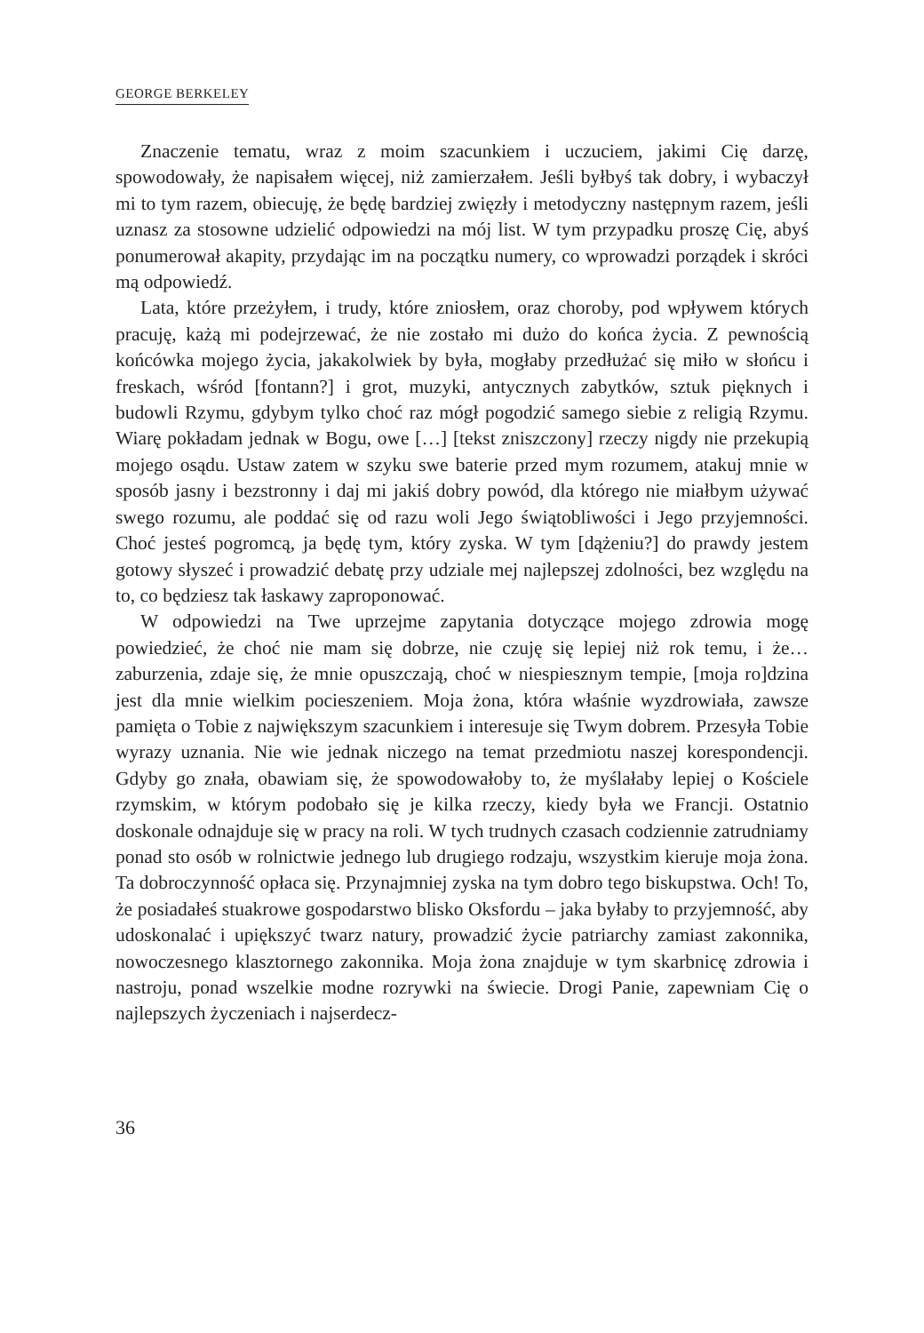GEORGE BERKELEY
Znaczenie tematu, wraz z moim szacunkiem i uczuciem, jakimi Cię darzę, spowodowały, że napisałem więcej, niż zamierzałem. Jeśli byłbyś tak dobry, i wybaczył mi to tym razem, obiecuję, że będę bardziej zwięzły i metodyczny następnym razem, jeśli uznasz za stosowne udzielić odpowiedzi na mój list. W tym przypadku proszę Cię, abyś ponumerował akapity, przydając im na początku numery, co wprowadzi porządek i skróci mą odpowiedź.
Lata, które przeżyłem, i trudy, które zniosłem, oraz choroby, pod wpływem których pracuję, każą mi podejrzewać, że nie zostało mi dużo do końca życia. Z pewnością końcówka mojego życia, jakakolwiek by była, mogłaby przedłużać się miło w słońcu i freskach, wśród [fontann?] i grot, muzyki, antycznych zabytków, sztuk pięknych i budowli Rzymu, gdybym tylko choć raz mógł pogodzić samego siebie z religią Rzymu. Wiarę pokładam jednak w Bogu, owe […] [tekst zniszczony] rzeczy nigdy nie przekupią mojego osądu. Ustaw zatem w szyku swe baterie przed mym rozumem, atakuj mnie w sposób jasny i bezstronny i daj mi jakiś dobry powód, dla którego nie miałbym używać swego rozumu, ale poddać się od razu woli Jego świątobliwości i Jego przyjemności. Choć jesteś pogromcą, ja będę tym, który zyska. W tym [dążeniu?] do prawdy jestem gotowy słyszeć i prowadzić debatę przy udziale mej najlepszej zdolności, bez względu na to, co będziesz tak łaskawy zaproponować.
W odpowiedzi na Twe uprzejme zapytania dotyczące mojego zdrowia mogę powiedzieć, że choć nie mam się dobrze, nie czuję się lepiej niż rok temu, i że… zaburzenia, zdaje się, że mnie opuszczają, choć w niespiesznym tempie, [moja ro]dzina jest dla mnie wielkim pocieszeniem. Moja żona, która właśnie wyzdrowiała, zawsze pamięta o Tobie z największym szacunkiem i interesuje się Twym dobrem. Przesyła Tobie wyrazy uznania. Nie wie jednak niczego na temat przedmiotu naszej korespondencji. Gdyby go znała, obawiam się, że spowodowałoby to, że myślałaby lepiej o Kościele rzymskim, w którym podobało się je kilka rzeczy, kiedy była we Francji. Ostatnio doskonale odnajduje się w pracy na roli. W tych trudnych czasach codziennie zatrudniamy ponad sto osób w rolnictwie jednego lub drugiego rodzaju, wszystkim kieruje moja żona. Ta dobroczynność opłaca się. Przynajmniej zyska na tym dobro tego biskupstwa. Och! To, że posiadałeś stuakrowe gospodarstwo blisko Oksfordu – jaka byłaby to przyjemność, aby udoskonalać i upiększyć twarz natury, prowadzić życie patriarchy zamiast zakonnika, nowoczesnego klasztornego zakonnika. Moja żona znajduje w tym skarbnicę zdrowia i nastroju, ponad wszelkie modne rozrywki na świecie. Drogi Panie, zapewniam Cię o najlepszych życzeniach i najserdecz-
36